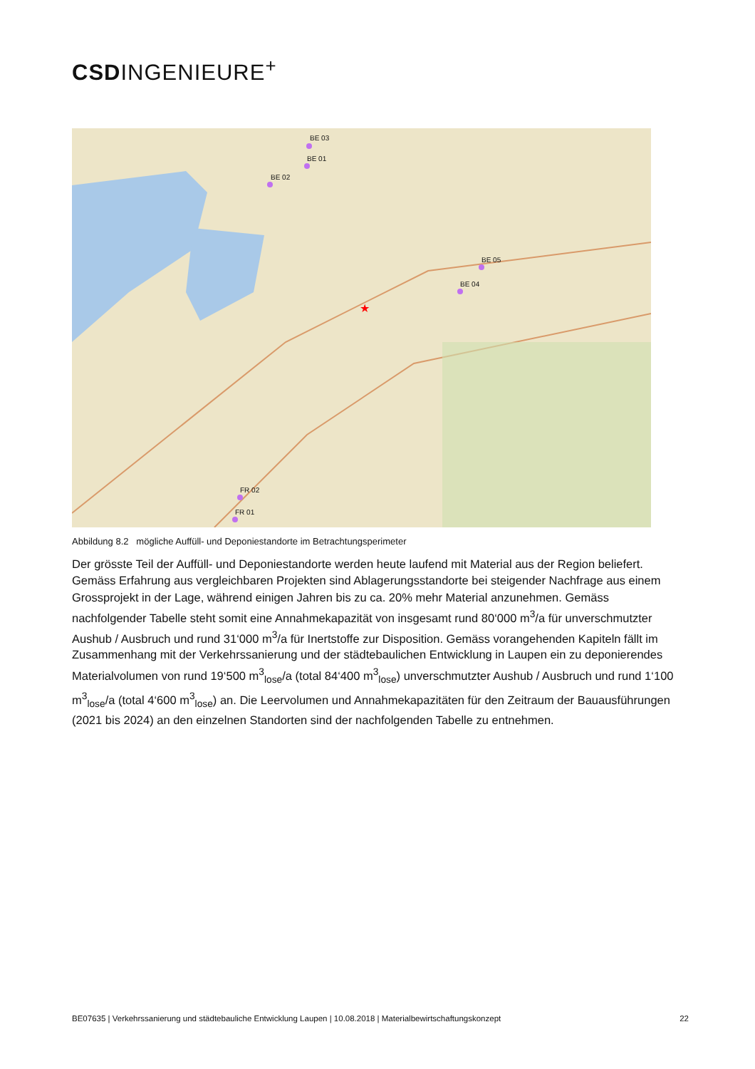CSDINGENIEURE<sup>+</sup>
★
BE 03
BE 01
BE 02
BE 05
BE 04
FR 02
FR 01
Abbildung 8.2 mögliche Auffüll- und Deponiestandorte im Betrachtungsperimeter
Der grösste Teil der Auffüll- und Deponiestandorte werden heute laufend mit Material aus der Region beliefert. Gemäss Erfahrung aus vergleichbaren Projekten sind Ablagerungsstandorte bei steigender Nachfrage aus einem Grossprojekt in der Lage, während einigen Jahren bis zu ca. 20% mehr Material anzunehmen. Gemäss nachfolgender Tabelle steht somit eine Annahmekapazität von insgesamt rund 80‘000 m<sup>3</sup>/a für unverschmutzter Aushub / Ausbruch und rund 31‘000 m<sup>3</sup>/a für Inertstoffe zur Disposition. Gemäss vorangehenden Kapiteln fällt im Zusammenhang mit der Verkehrssanierung und der städtebaulichen Entwicklung in Laupen ein zu deponierendes Materialvolumen von rund 19‘500 m<sup>3</sup><sub>lose</sub>/a (total 84‘400 m<sup>3</sup><sub>lose</sub>) unverschmutzter Aushub / Ausbruch und rund 1‘100 m<sup>3</sup><sub>lose</sub>/a (total 4‘600 m<sup>3</sup><sub>lose</sub>) an. Die Leervolumen und Annahmekapazitäten für den Zeitraum der Bauausführungen (2021 bis 2024) an den einzelnen Standorten sind der nachfolgenden Tabelle zu entnehmen.
BE07635 | Verkehrssanierung und städtebauliche Entwicklung Laupen | 10.08.2018 | Materialbewirtschaftungskonzept 22